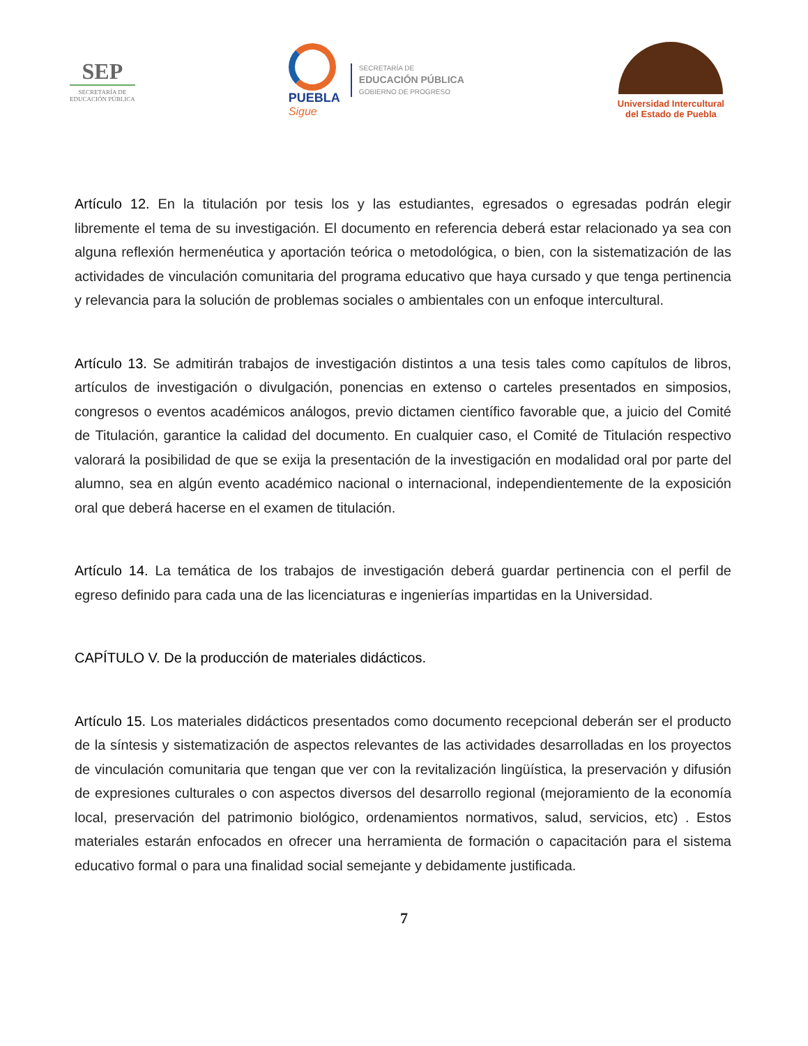SEP
SECRETARÍA DE
EDUCACIÓN PÚBLICA
PUEBLA
Sigue
SECRETARÍA DE
EDUCACIÓN PÚBLICA
GOBIERNO DE PROGRESO
Universidad Intercultural
del Estado de Puebla
Artículo 12. En la titulación por tesis los y las estudiantes, egresados o egresadas podrán elegir libremente el tema de su investigación. El documento en referencia deberá estar relacionado ya sea con alguna reflexión hermenéutica y aportación teórica o metodológica, o bien, con la sistematización de las actividades de vinculación comunitaria del programa educativo que haya cursado y que tenga pertinencia y relevancia para la solución de problemas sociales o ambientales con un enfoque intercultural.
Artículo 13. Se admitirán trabajos de investigación distintos a una tesis tales como capítulos de libros, artículos de investigación o divulgación, ponencias en extenso o carteles presentados en simposios, congresos o eventos académicos análogos, previo dictamen científico favorable que, a juicio del Comité de Titulación, garantice la calidad del documento. En cualquier caso, el Comité de Titulación respectivo valorará la posibilidad de que se exija la presentación de la investigación en modalidad oral por parte del alumno, sea en algún evento académico nacional o internacional, independientemente de la exposición oral que deberá hacerse en el examen de titulación.
Artículo 14. La temática de los trabajos de investigación deberá guardar pertinencia con el perfil de egreso definido para cada una de las licenciaturas e ingenierías impartidas en la Universidad.
CAPÍTULO V. De la producción de materiales didácticos.
Artículo 15. Los materiales didácticos presentados como documento recepcional deberán ser el producto de la síntesis y sistematización de aspectos relevantes de las actividades desarrolladas en los proyectos de vinculación comunitaria que tengan que ver con la revitalización lingüística, la preservación y difusión de expresiones culturales o con aspectos diversos del desarrollo regional (mejoramiento de la economía local, preservación del patrimonio biológico, ordenamientos normativos, salud, servicios, etc) . Estos materiales estarán enfocados en ofrecer una herramienta de formación o capacitación para el sistema educativo formal o para una finalidad social semejante y debidamente justificada.
7